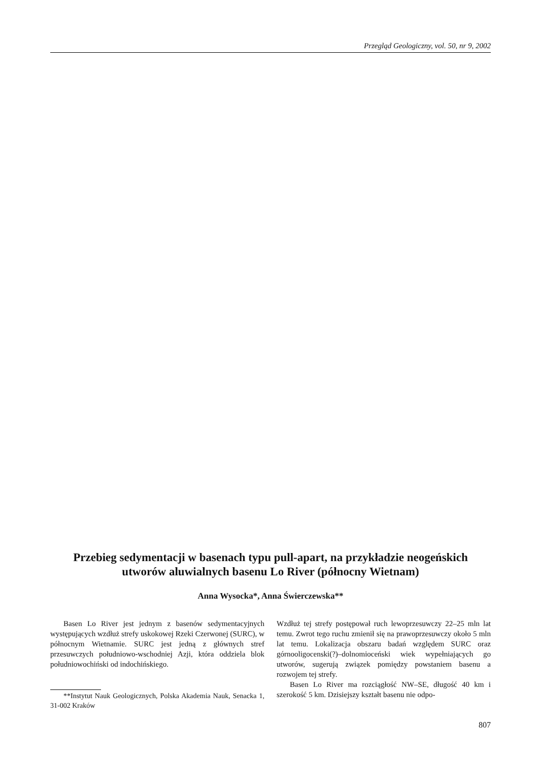Przegląd Geologiczny, vol. 50, nr 9, 2002
Przebieg sedymentacji w basenach typu pull-apart, na przykładzie neogeńskich utworów aluwialnych basenu Lo River (północny Wietnam)
Anna Wysocka*, Anna Świerczewska**
Basen Lo River jest jednym z basenów sedymentacyjnych występujących wzdłuż strefy uskokowej Rzeki Czerwonej (SURC), w północnym Wietnamie. SURC jest jedną z głównych stref przesuwczych południowo-wschodniej Azji, która oddziela blok południowochiński od indochińskiego.
**Instytut Nauk Geologicznych, Polska Akademia Nauk, Senacka 1, 31-002 Kraków
Wzdłuż tej strefy postępował ruch lewoprzesuwczy 22–25 mln lat temu. Zwrot tego ruchu zmienił się na prawoprzesuwczy około 5 mln lat temu. Lokalizacja obszaru badań względem SURC oraz górnooligocenski(?)–dolnomioceński wiek wypełniających go utworów, sugerują związek pomiędzy powstaniem basenu a rozwojem tej strefy.
Basen Lo River ma rozciągłość NW–SE, długość 40 km i szerokość 5 km. Dzisiejszy kształt basenu nie odpo-
807